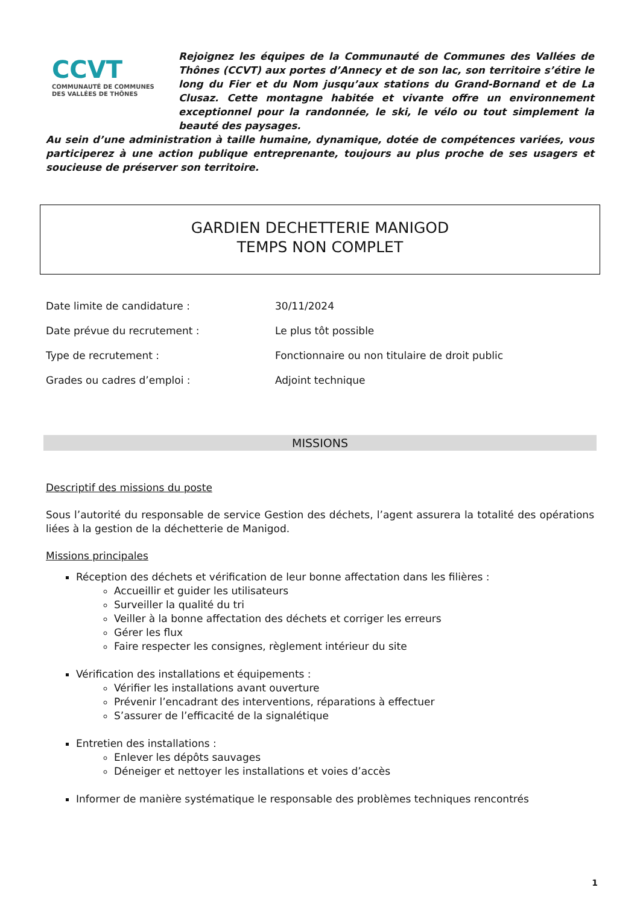CCVT
COMMUNAUTÉ DE COMMUNES DES VALLÉES DE THÔNES
Rejoignez les équipes de la Communauté de Communes des Vallées de Thônes (CCVT) aux portes d’Annecy et de son lac, son territoire s’étire le long du Fier et du Nom jusqu’aux stations du Grand-Bornand et de La Clusaz. Cette montagne habitée et vivante offre un environnement exceptionnel pour la randonnée, le ski, le vélo ou tout simplement la beauté des paysages.
Au sein d’une administration à taille humaine, dynamique, dotée de compétences variées, vous participerez à une action publique entreprenante, toujours au plus proche de ses usagers et soucieuse de préserver son territoire.
GARDIEN DECHETTERIE MANIGOD
TEMPS NON COMPLET
| Date limite de candidature : | 30/11/2024 |
| Date prévue du recrutement : | Le plus tôt possible |
| Type de recrutement : | Fonctionnaire ou non titulaire de droit public |
| Grades ou cadres d’emploi : | Adjoint technique |
MISSIONS
Descriptif des missions du poste
Sous l’autorité du responsable de service Gestion des déchets, l’agent assurera la totalité des opérations liées à la gestion de la déchetterie de Manigod.
Missions principales
Réception des déchets et vérification de leur bonne affectation dans les filières :
Accueillir et guider les utilisateurs
Surveiller la qualité du tri
Veiller à la bonne affectation des déchets et corriger les erreurs
Gérer les flux
Faire respecter les consignes, règlement intérieur du site
Vérification des installations et équipements :
Vérifier les installations avant ouverture
Prévenir l’encadrant des interventions, réparations à effectuer
S’assurer de l’efficacité de la signalétique
Entretien des installations :
Enlever les dépôts sauvages
Déneiger et nettoyer les installations et voies d’accès
Informer de manière systématique le responsable des problèmes techniques rencontrés
1